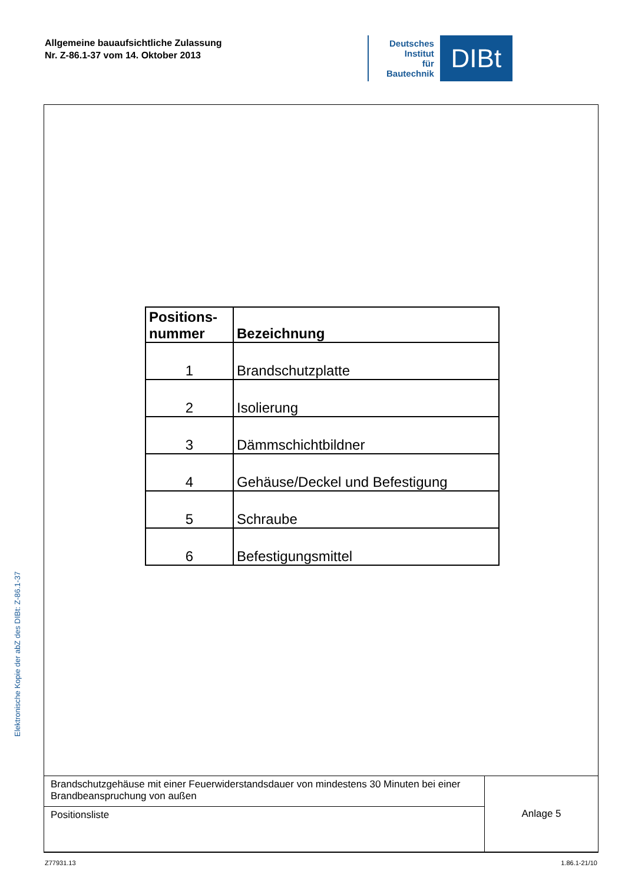Allgemeine bauaufsichtliche Zulassung
Nr. Z-86.1-37 vom 14. Oktober 2013
Deutsches
Institut
für
Bautechnik
DIBt
Elektronische Kopie der abZ des DIBt: Z-86.1-37
| Positions- nummer | Bezeichnung |
| --- | --- |
| 1 | Brandschutzplatte |
| 2 | Isolierung |
| 3 | Dämmschichtbildner |
| 4 | Gehäuse/Deckel und Befestigung |
| 5 | Schraube |
| 6 | Befestigungsmittel |
| Brandschutzgehäuse mit einer Feuerwiderstandsdauer von mindestens 30 Minuten bei einer Brandbeanspruchung von außen | Anlage 5 |
| Positionsliste | |
Z77931.13 1.86.1-21/10